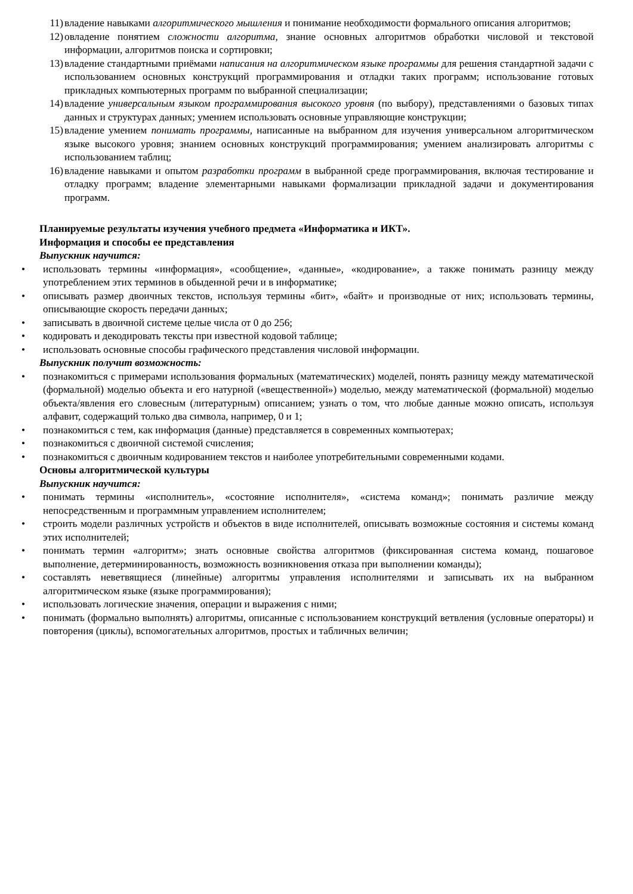11) владение навыками алгоритмического мышления и понимание необходимости формального описания алгоритмов;
12) овладение понятием сложности алгоритма, знание основных алгоритмов обработки числовой и текстовой информации, алгоритмов поиска и сортировки;
13) владение стандартными приёмами написания на алгоритмическом языке программы для решения стандартной задачи с использованием основных конструкций программирования и отладки таких программ; использование готовых прикладных компьютерных программ по выбранной специализации;
14) владение универсальным языком программирования высокого уровня (по выбору), представлениями о базовых типах данных и структурах данных; умением использовать основные управляющие конструкции;
15) владение умением понимать программы, написанные на выбранном для изучения универсальном алгоритмическом языке высокого уровня; знанием основных конструкций программирования; умением анализировать алгоритмы с использованием таблиц;
16) владение навыками и опытом разработки программ в выбранной среде программирования, включая тестирование и отладку программ; владение элементарными навыками формализации прикладной задачи и документирования программ.
Планируемые результаты изучения учебного предмета «Информатика и ИКТ».
Информация и способы ее представления
Выпускник научится:
• использовать термины «информация», «сообщение», «данные», «кодирование», а также понимать разницу между употреблением этих терминов в обыденной речи и в информатике;
• описывать размер двоичных текстов, используя термины «бит», «байт» и производные от них; использовать термины, описывающие скорость передачи данных;
• записывать в двоичной системе целые числа от 0 до 256;
• кодировать и декодировать тексты при известной кодовой таблице;
• использовать основные способы графического представления числовой информации.
Выпускник получит возможность:
• познакомиться с примерами использования формальных (математических) моделей, понять разницу между математической (формальной) моделью объекта и его натурной («вещественной») моделью, между математической (формальной) моделью объекта/явления его словесным (литературным) описанием; узнать о том, что любые данные можно описать, используя алфавит, содержащий только два символа, например, 0 и 1;
• познакомиться с тем, как информация (данные) представляется в современных компьютерах;
• познакомиться с двоичной системой счисления;
• познакомиться с двоичным кодированием текстов и наиболее употребительными современными кодами.
Основы алгоритмической культуры
Выпускник научится:
• понимать термины «исполнитель», «состояние исполнителя», «система команд»; понимать различие между непосредственным и программным управлением исполнителем;
• строить модели различных устройств и объектов в виде исполнителей, описывать возможные состояния и системы команд этих исполнителей;
• понимать термин «алгоритм»; знать основные свойства алгоритмов (фиксированная система команд, пошаговое выполнение, детерминированность, возможность возникновения отказа при выполнении команды);
• составлять неветвящиеся (линейные) алгоритмы управления исполнителями и записывать их на выбранном алгоритмическом языке (языке программирования);
• использовать логические значения, операции и выражения с ними;
• понимать (формально выполнять) алгоритмы, описанные с использованием конструкций ветвления (условные операторы) и повторения (циклы), вспомогательных алгоритмов, простых и табличных величин;